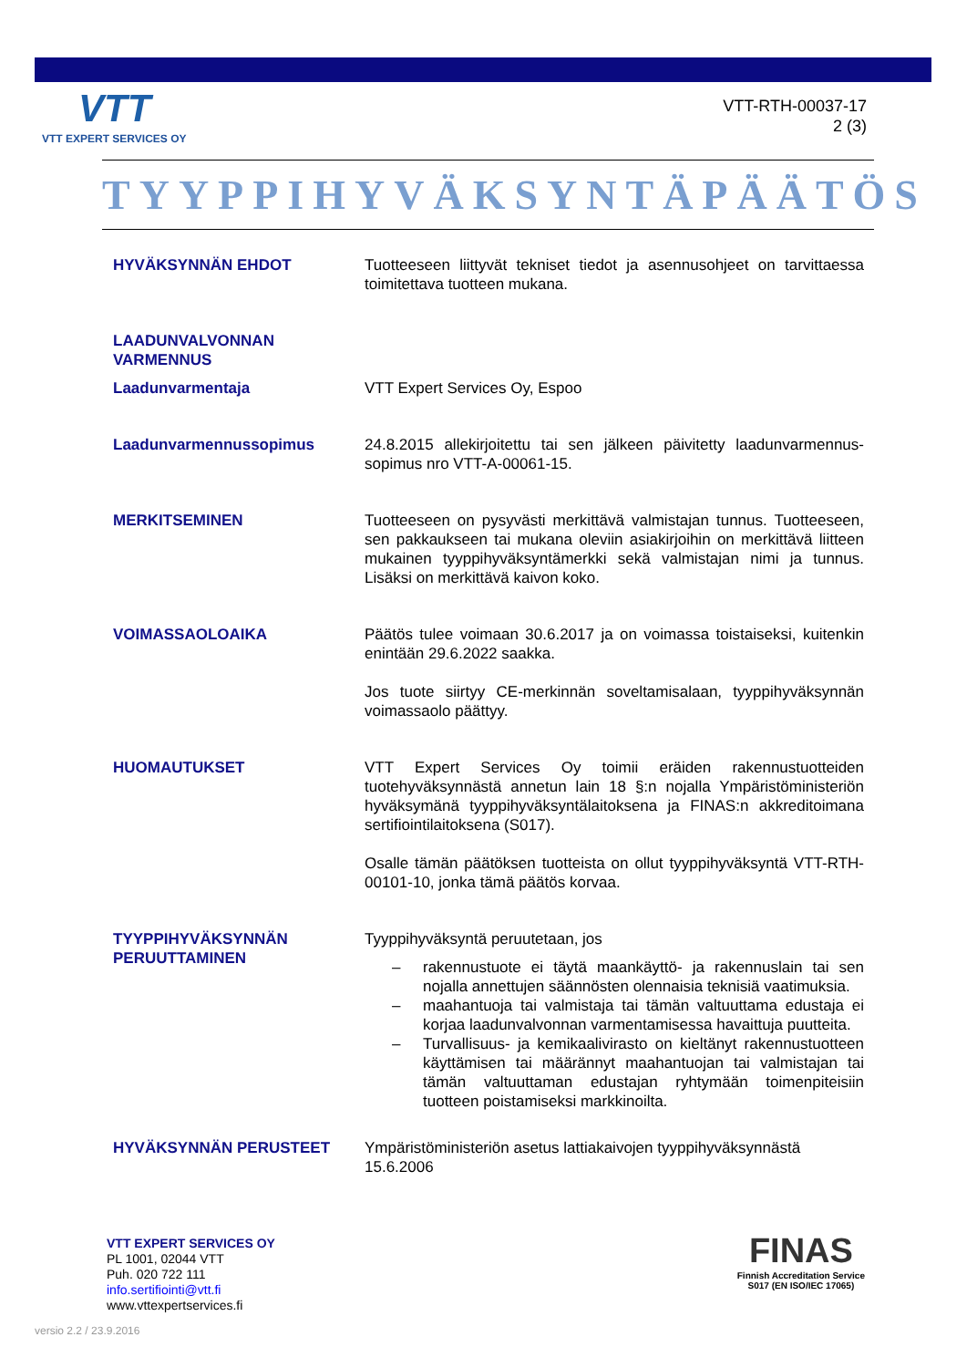VTT
VTT EXPERT SERVICES OY
VTT-RTH-00037-17
2 (3)
TYYPPIHYVÄKSYNTÄPÄÄTÖS
HYVÄKSYNNÄN EHDOT Tuotteeseen liittyvät tekniset tiedot ja asennusohjeet on tarvittaessa toimitettava tuotteen mukana.
LAADUNVALVONNAN VARMENNUS
Laadunvarmentaja VTT Expert Services Oy, Espoo
Laadunvarmennussopimus 24.8.2015 allekirjoitettu tai sen jälkeen päivitetty laadunvarmennus-sopimus nro VTT-A-00061-15.
MERKITSEMINEN Tuotteeseen on pysyvästi merkittävä valmistajan tunnus. Tuotteeseen, sen pakkaukseen tai mukana oleviin asiakirjoihin on merkittävä liitteen mukainen tyyppihyväksyntämerkki sekä valmistajan nimi ja tunnus. Lisäksi on merkittävä kaivon koko.
VOIMASSAOLOAIKA Päätös tulee voimaan 30.6.2017 ja on voimassa toistaiseksi, kuitenkin enintään 29.6.2022 saakka.
Jos tuote siirtyy CE-merkinnän soveltamisalaan, tyyppihyväksynnän voimassaolo päättyy.
HUOMAUTUKSET VTT Expert Services Oy toimii eräiden rakennustuotteiden tuotehyväksynnästä annetun lain 18 §:n nojalla Ympäristöministeriön hyväksymänä tyyppihyväksyntälaitoksena ja FINAS:n akkreditoimana sertifiointilaitoksena (S017).
Osalle tämän päätöksen tuotteista on ollut tyyppihyväksyntä VTT-RTH-00101-10, jonka tämä päätös korvaa.
TYYPPIHYVÄKSYNNÄN PERUUTTAMINEN
Tyyppihyväksyntä peruutetaan, jos
– rakennustuote ei täytä maankäyttö- ja rakennuslain tai sen nojalla annettujen säännösten olennaisia teknisiä vaatimuksia.
– maahantuoja tai valmistaja tai tämän valtuuttama edustaja ei korjaa laadunvalvonnan varmentamisessa havaittuja puutteita.
– Turvallisuus- ja kemikaalivirasto on kieltänyt rakennustuotteen käyttämisen tai määrännyt maahantuojan tai valmistajan tai tämän valtuuttaman edustajan ryhtymään toimenpiteisiin tuotteen poistamiseksi markkinoilta.
HYVÄKSYNNÄN PERUSTEET Ympäristöministeriön asetus lattiakaivojen tyyppihyväksynnästä 15.6.2006
VTT EXPERT SERVICES OY
PL 1001, 02044 VTT
Puh. 020 722 111
info.sertifiointi@vtt.fi
www.vttexpertservices.fi
FINAS
Finnish Accreditation Service
S017 (EN ISO/IEC 17065)
versio 2.2 / 23.9.2016